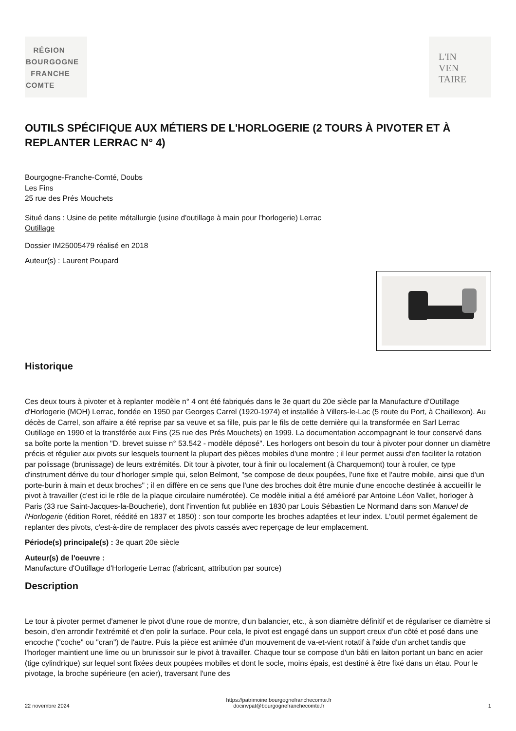RÉGION
BOURGOGNE
FRANCHE
COMTE
L'IN
VEN
TAIRE
OUTILS SPÉCIFIQUE AUX MÉTIERS DE L'HORLOGERIE (2 TOURS À PIVOTER ET À REPLANTER LERRAC N° 4)
Bourgogne-Franche-Comté, Doubs
Les Fins
25 rue des Prés Mouchets
Situé dans : Usine de petite métallurgie (usine d'outillage à main pour l'horlogerie) Lerrac
Outillage
Dossier IM25005479 réalisé en 2018
Auteur(s) : Laurent Poupard
Historique
Ces deux tours à pivoter et à replanter modèle n° 4 ont été fabriqués dans le 3e quart du 20e siècle par la Manufacture d'Outillage d'Horlogerie (MOH) Lerrac, fondée en 1950 par Georges Carrel (1920-1974) et installée à Villers-le-Lac (5 route du Port, à Chaillexon). Au décès de Carrel, son affaire a été reprise par sa veuve et sa fille, puis par le fils de cette dernière qui la transformée en Sarl Lerrac Outillage en 1990 et la transférée aux Fins (25 rue des Prés Mouchets) en 1999. La documentation accompagnant le tour conservé dans sa boîte porte la mention "D. brevet suisse n° 53.542 - modèle déposé". Les horlogers ont besoin du tour à pivoter pour donner un diamètre précis et régulier aux pivots sur lesquels tournent la plupart des pièces mobiles d'une montre ; il leur permet aussi d'en faciliter la rotation par polissage (brunissage) de leurs extrémités. Dit tour à pivoter, tour à finir ou localement (à Charquemont) tour à rouler, ce type d'instrument dérive du tour d'horloger simple qui, selon Belmont, "se compose de deux poupées, l'une fixe et l'autre mobile, ainsi que d'un porte-burin à main et deux broches" ; il en diffère en ce sens que l'une des broches doit être munie d'une encoche destinée à accueillir le pivot à travailler (c'est ici le rôle de la plaque circulaire numérotée). Ce modèle initial a été amélioré par Antoine Léon Vallet, horloger à Paris (33 rue Saint-Jacques-la-Boucherie), dont l'invention fut publiée en 1830 par Louis Sébastien Le Normand dans son Manuel de l'Horlogerie (édition Roret, réédité en 1837 et 1850) : son tour comporte les broches adaptées et leur index. L'outil permet également de replanter des pivots, c'est-à-dire de remplacer des pivots cassés avec reperçage de leur emplacement.
Période(s) principale(s) : 3e quart 20e siècle
Auteur(s) de l'oeuvre :
Manufacture d'Outillage d'Horlogerie Lerrac (fabricant, attribution par source)
Description
Le tour à pivoter permet d'amener le pivot d'une roue de montre, d'un balancier, etc., à son diamètre définitif et de régulariser ce diamètre si besoin, d'en arrondir l'extrémité et d'en polir la surface. Pour cela, le pivot est engagé dans un support creux d'un côté et posé dans une encoche ("coche" ou "cran") de l'autre. Puis la pièce est animée d'un mouvement de va-et-vient rotatif à l'aide d'un archet tandis que l'horloger maintient une lime ou un brunissoir sur le pivot à travailler. Chaque tour se compose d'un bâti en laiton portant un banc en acier (tige cylindrique) sur lequel sont fixées deux poupées mobiles et dont le socle, moins épais, est destiné à être fixé dans un étau. Pour le pivotage, la broche supérieure (en acier), traversant l'une des
22 novembre 2024 https://patrimoine.bourgognefranchecomte.fr
docinvpat@bourgognefranchecomte.fr 1